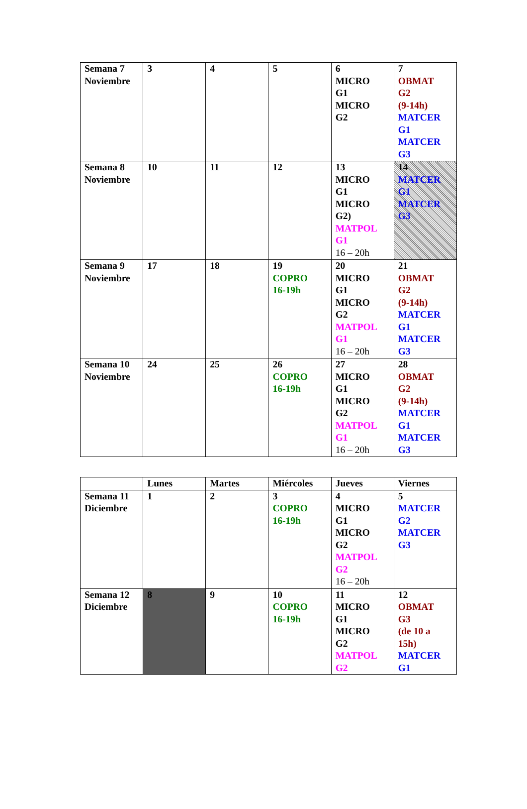| Semana 7 Noviembre | 3 | 4 | 5 | 6 MICRO G1 MICRO G2 | 7 OBMAT G2 (9-14h) MATCER G1 MATCER G3 |
| Semana 8 Noviembre | 10 | 11 | 12 | 13 MICRO G1 MICRO G2) MATPOL G1 16 – 20h | 14 MATCER G1 MATCER G3 |
| Semana 9 Noviembre | 17 | 18 | 19 COPRO 16-19h | 20 MICRO G1 MICRO G2 MATPOL G1 16 – 20h | 21 OBMAT G2 (9-14h) MATCER G1 MATCER G3 |
| Semana 10 Noviembre | 24 | 25 | 26 COPRO 16-19h | 27 MICRO G1 MICRO G2 MATPOL G1 16 – 20h | 28 OBMAT G2 (9-14h) MATCER G1 MATCER G3 |
| | Lunes | Martes | Miércoles | Jueves | Viernes |
| --- | --- | --- | --- | --- | --- |
| Semana 11 Diciembre | 1 | 2 | 3 COPRO 16-19h | 4 MICRO G1 MICRO G2 MATPOL G2 16 – 20h | 5 MATCER G2 MATCER G3 |
| Semana 12 Diciembre | 8 | 9 | 10 COPRO 16-19h | 11 MICRO G1 MICRO G2 MATPOL G2 | 12 OBMAT G3 (de 10 a 15h) MATCER G1 |